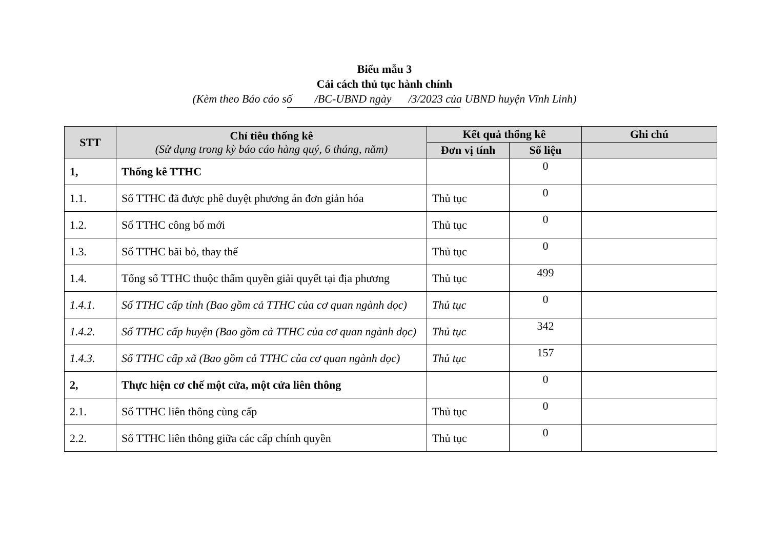Biểu mẫu 3
Cải cách thủ tục hành chính
(Kèm theo Báo cáo số /BC-UBND ngày /3/2023 của UBND huyện Vĩnh Linh)
| STT | Chỉ tiêu thống kê (Sử dụng trong kỳ báo cáo hàng quý, 6 tháng, năm) | Kết quả thống kê | | Ghi chú |
| --- | --- | --- | --- | --- |
| | | Đơn vị tính | Số liệu | |
| 1, | Thống kê TTHC | | 0 | |
| 1.1. | Số TTHC đã được phê duyệt phương án đơn giản hóa | Thủ tục | 0 | |
| 1.2. | Số TTHC công bố mới | Thủ tục | 0 | |
| 1.3. | Số TTHC bãi bỏ, thay thế | Thủ tục | 0 | |
| 1.4. | Tổng số TTHC thuộc thẩm quyền giải quyết tại địa phương | Thủ tục | 499 | |
| 1.4.1. | Số TTHC cấp tỉnh (Bao gồm cả TTHC của cơ quan ngành dọc) | Thủ tục | 0 | |
| 1.4.2. | Số TTHC cấp huyện (Bao gồm cả TTHC của cơ quan ngành dọc) | Thủ tục | 342 | |
| 1.4.3. | Số TTHC cấp xã (Bao gồm cả TTHC của cơ quan ngành dọc) | Thủ tục | 157 | |
| 2, | Thực hiện cơ chế một cửa, một cửa liên thông | | 0 | |
| 2.1. | Số TTHC liên thông cùng cấp | Thủ tục | 0 | |
| 2.2. | Số TTHC liên thông giữa các cấp chính quyền | Thủ tục | 0 | |